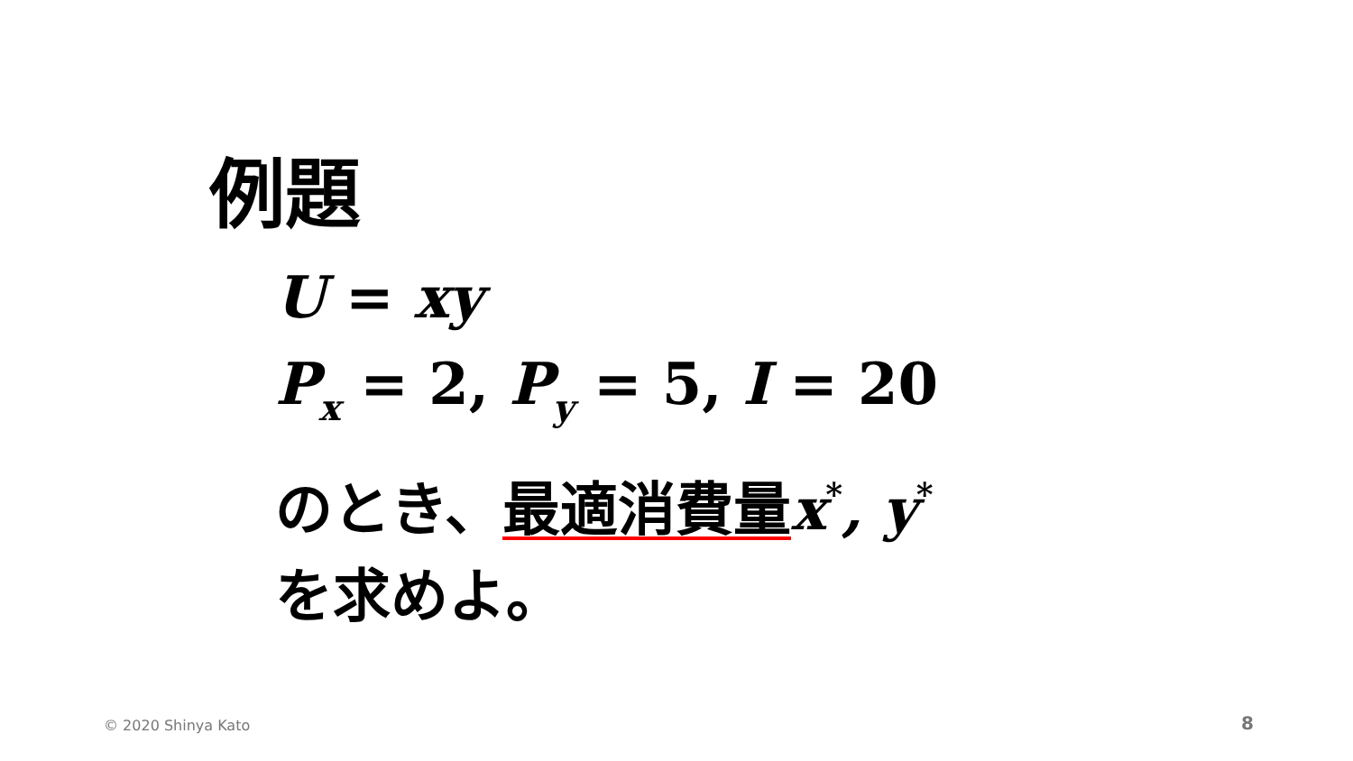例題
U = xy
P<sub>x</sub> = 2, P<sub>y</sub> = 5, I = 20
のとき、最適消費量 x<sup>*</sup>, y<sup>*</sup>
を求めよ。
© 2020 Shinya Kato 8